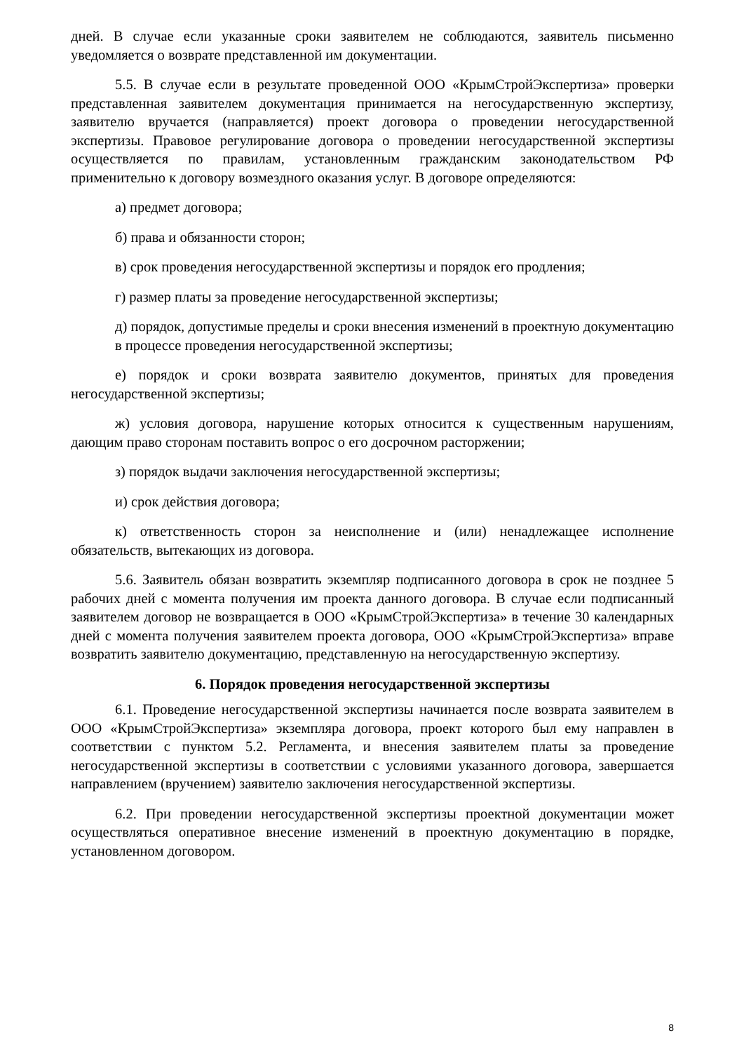дней. В случае если указанные сроки заявителем не соблюдаются, заявитель письменно уведомляется о возврате представленной им документации.
5.5. В случае если в результате проведенной ООО «КрымСтройЭкспертиза» проверки представленная заявителем документация принимается на негосударственную экспертизу, заявителю вручается (направляется) проект договора о проведении негосударственной экспертизы. Правовое регулирование договора о проведении негосударственной экспертизы осуществляется по правилам, установленным гражданским законодательством РФ применительно к договору возмездного оказания услуг. В договоре определяются:
а) предмет договора;
б) права и обязанности сторон;
в) срок проведения негосударственной экспертизы и порядок его продления;
г) размер платы за проведение негосударственной экспертизы;
д) порядок, допустимые пределы и сроки внесения изменений в проектную документацию в процессе проведения негосударственной экспертизы;
е) порядок и сроки возврата заявителю документов, принятых для проведения негосударственной экспертизы;
ж) условия договора, нарушение которых относится к существенным нарушениям, дающим право сторонам поставить вопрос о его досрочном расторжении;
з) порядок выдачи заключения негосударственной экспертизы;
и) срок действия договора;
к) ответственность сторон за неисполнение и (или) ненадлежащее исполнение обязательств, вытекающих из договора.
5.6. Заявитель обязан возвратить экземпляр подписанного договора в срок не позднее 5 рабочих дней с момента получения им проекта данного договора. В случае если подписанный заявителем договор не возвращается в ООО «КрымСтройЭкспертиза» в течение 30 календарных дней с момента получения заявителем проекта договора, ООО «КрымСтройЭкспертиза» вправе возвратить заявителю документацию, представленную на негосударственную экспертизу.
6. Порядок проведения негосударственной экспертизы
6.1. Проведение негосударственной экспертизы начинается после возврата заявителем в ООО «КрымСтройЭкспертиза» экземпляра договора, проект которого был ему направлен в соответствии с пунктом 5.2. Регламента, и внесения заявителем платы за проведение негосударственной экспертизы в соответствии с условиями указанного договора, завершается направлением (вручением) заявителю заключения негосударственной экспертизы.
6.2. При проведении негосударственной экспертизы проектной документации может осуществляться оперативное внесение изменений в проектную документацию в порядке, установленном договором.
8